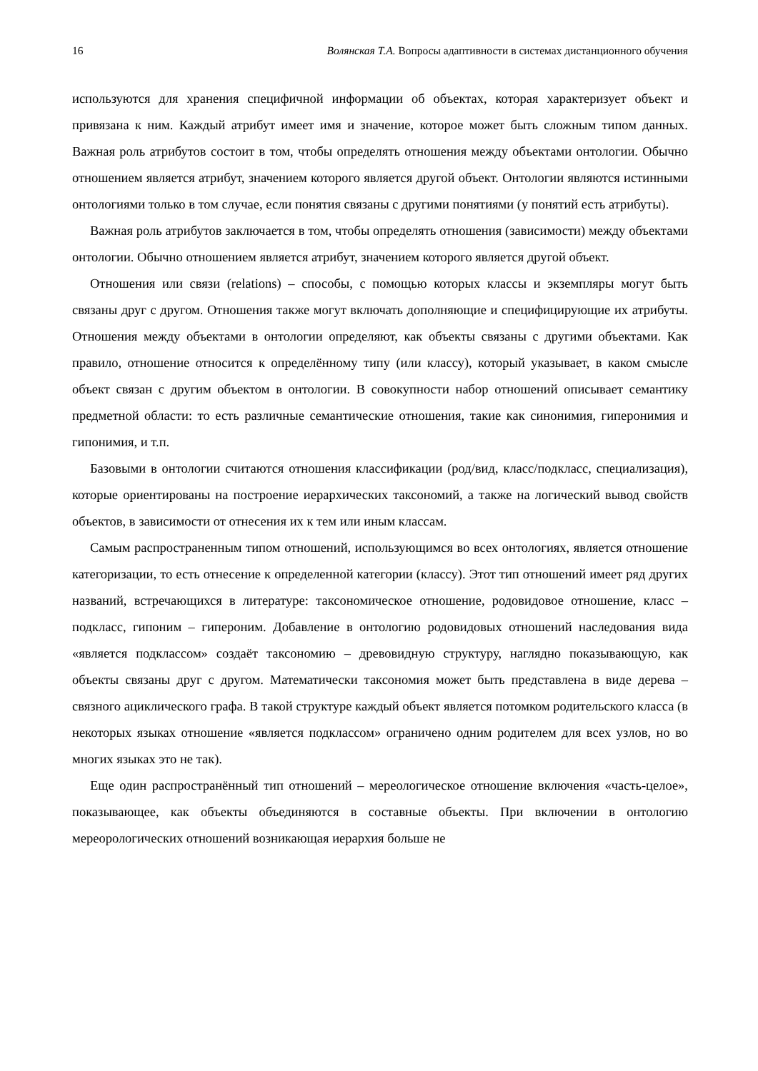16 Волянская Т.А. Вопросы адаптивности в системах дистанционного обучения
используются для хранения специфичной информации об объектах, которая характеризует объект и привязана к ним. Каждый атрибут имеет имя и значение, которое может быть сложным типом данных. Важная роль атрибутов состоит в том, чтобы определять отношения между объектами онтологии. Обычно отношением является атрибут, значением которого является другой объект. Онтологии являются истинными онтологиями только в том случае, если понятия связаны с другими понятиями (у понятий есть атрибуты).
Важная роль атрибутов заключается в том, чтобы определять отношения (зависимости) между объектами онтологии. Обычно отношением является атрибут, значением которого является другой объект.
Отношения или связи (relations) – способы, с помощью которых классы и экземпляры могут быть связаны друг с другом. Отношения также могут включать дополняющие и специфицирующие их атрибуты. Отношения между объектами в онтологии определяют, как объекты связаны с другими объектами. Как правило, отношение относится к определённому типу (или классу), который указывает, в каком смысле объект связан с другим объектом в онтологии. В совокупности набор отношений описывает семантику предметной области: то есть различные семантические отношения, такие как синонимия, гиперонимия и гипонимия, и т.п.
Базовыми в онтологии считаются отношения классификации (род/вид, класс/подкласс, специализация), которые ориентированы на построение иерархических таксономий, а также на логический вывод свойств объектов, в зависимости от отнесения их к тем или иным классам.
Самым распространенным типом отношений, использующимся во всех онтологиях, является отношение категоризации, то есть отнесение к определенной категории (классу). Этот тип отношений имеет ряд других названий, встречающихся в литературе: таксономическое отношение, родовидовое отношение, класс – подкласс, гипоним – гипероним. Добавление в онтологию родовидовых отношений наследования вида «является подклассом» создаёт таксономию – древовидную структуру, наглядно показывающую, как объекты связаны друг с другом. Математически таксономия может быть представлена в виде дерева – связного ациклического графа. В такой структуре каждый объект является потомком родительского класса (в некоторых языках отношение «является подклассом» ограничено одним родителем для всех узлов, но во многих языках это не так).
Еще один распространённый тип отношений – мереологическое отношение включения «часть-целое», показывающее, как объекты объединяются в составные объекты. При включении в онтологию мереорологических отношений возникающая иерархия больше не